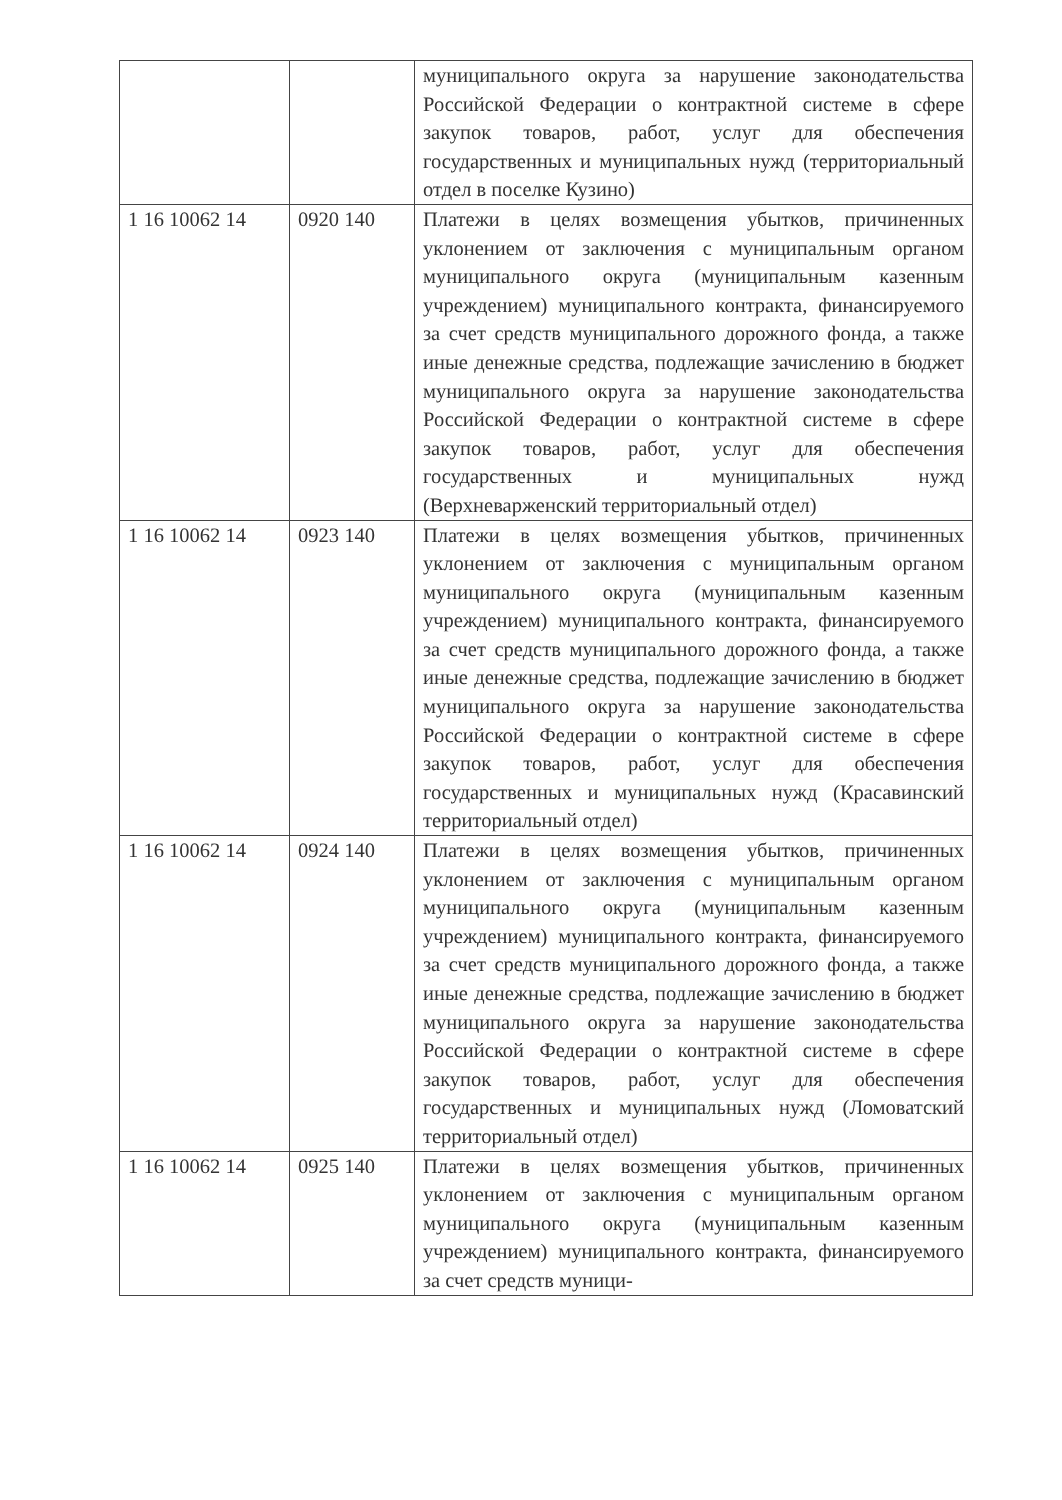| | | муниципального округа за нарушение законодательства Российской Федерации о контрактной системе в сфере закупок товаров, работ, услуг для обеспечения государственных и муниципальных нужд (территориальный отдел в поселке Кузино) |
| 1 16 10062 14 | 0920 140 | Платежи в целях возмещения убытков, причиненных уклонением от заключения с муниципальным органом муниципального округа (муниципальным казенным учреждением) муниципального контракта, финансируемого за счет средств муниципального дорожного фонда, а также иные денежные средства, подлежащие зачислению в бюджет муниципального округа за нарушение законодательства Российской Федерации о контрактной системе в сфере закупок товаров, работ, услуг для обеспечения государственных и муниципальных нужд (Верхневарженский территориальный отдел) |
| 1 16 10062 14 | 0923 140 | Платежи в целях возмещения убытков, причиненных уклонением от заключения с муниципальным органом муниципального округа (муниципальным казенным учреждением) муниципального контракта, финансируемого за счет средств муниципального дорожного фонда, а также иные денежные средства, подлежащие зачислению в бюджет муниципального округа за нарушение законодательства Российской Федерации о контрактной системе в сфере закупок товаров, работ, услуг для обеспечения государственных и муниципальных нужд (Красавинский территориальный отдел) |
| 1 16 10062 14 | 0924 140 | Платежи в целях возмещения убытков, причиненных уклонением от заключения с муниципальным органом муниципального округа (муниципальным казенным учреждением) муниципального контракта, финансируемого за счет средств муниципального дорожного фонда, а также иные денежные средства, подлежащие зачислению в бюджет муниципального округа за нарушение законодательства Российской Федерации о контрактной системе в сфере закупок товаров, работ, услуг для обеспечения государственных и муниципальных нужд (Ломоватский территориальный отдел) |
| 1 16 10062 14 | 0925 140 | Платежи в целях возмещения убытков, причиненных уклонением от заключения с муниципальным органом муниципального округа (муниципальным казенным учреждением) муниципального контракта, финансируемого за счет средств муници- |